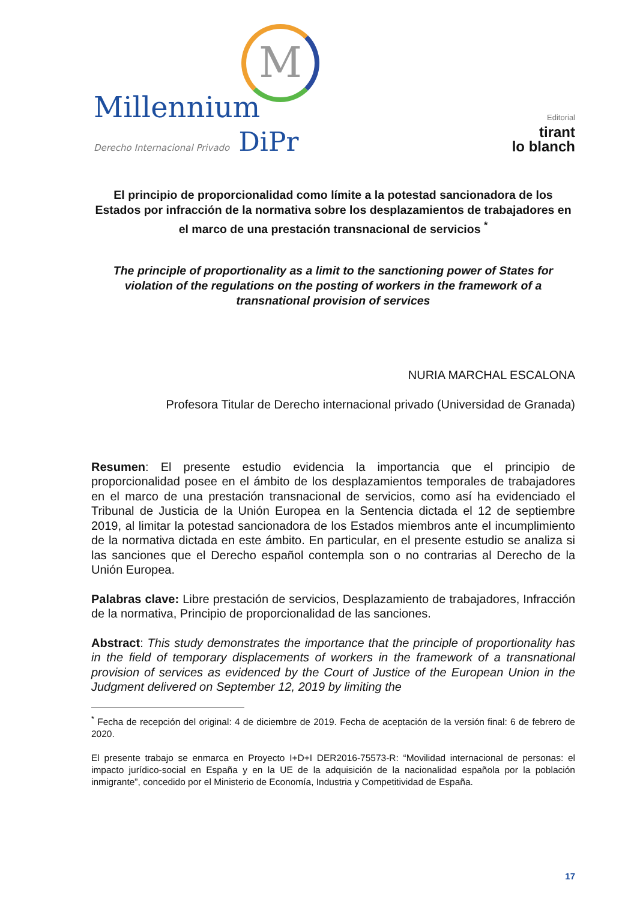M
Millennium
Derecho Internacional Privado DiPr
Editorial
tirant
lo blanch
El principio de proporcionalidad como límite a la potestad sancionadora de los Estados por infracción de la normativa sobre los desplazamientos de trabajadores en el marco de una prestación transnacional de servicios <sup>*</sup>
The principle of proportionality as a limit to the sanctioning power of States for violation of the regulations on the posting of workers in the framework of a transnational provision of services
NURIA MARCHAL ESCALONA
Profesora Titular de Derecho internacional privado (Universidad de Granada)
Resumen: El presente estudio evidencia la importancia que el principio de proporcionalidad posee en el ámbito de los desplazamientos temporales de trabajadores en el marco de una prestación transnacional de servicios, como así ha evidenciado el Tribunal de Justicia de la Unión Europea en la Sentencia dictada el 12 de septiembre 2019, al limitar la potestad sancionadora de los Estados miembros ante el incumplimiento de la normativa dictada en este ámbito. En particular, en el presente estudio se analiza si las sanciones que el Derecho español contempla son o no contrarias al Derecho de la Unión Europea.
Palabras clave: Libre prestación de servicios, Desplazamiento de trabajadores, Infracción de la normativa, Principio de proporcionalidad de las sanciones.
Abstract: This study demonstrates the importance that the principle of proportionality has in the field of temporary displacements of workers in the framework of a transnational provision of services as evidenced by the Court of Justice of the European Union in the Judgment delivered on September 12, 2019 by limiting the
<sup>*</sup> Fecha de recepción del original: 4 de diciembre de 2019. Fecha de aceptación de la versión final: 6 de febrero de 2020.
El presente trabajo se enmarca en Proyecto I+D+I DER2016-75573-R: “Movilidad internacional de personas: el impacto jurídico-social en España y en la UE de la adquisición de la nacionalidad española por la población inmigrante”, concedido por el Ministerio de Economía, Industria y Competitividad de España.
17